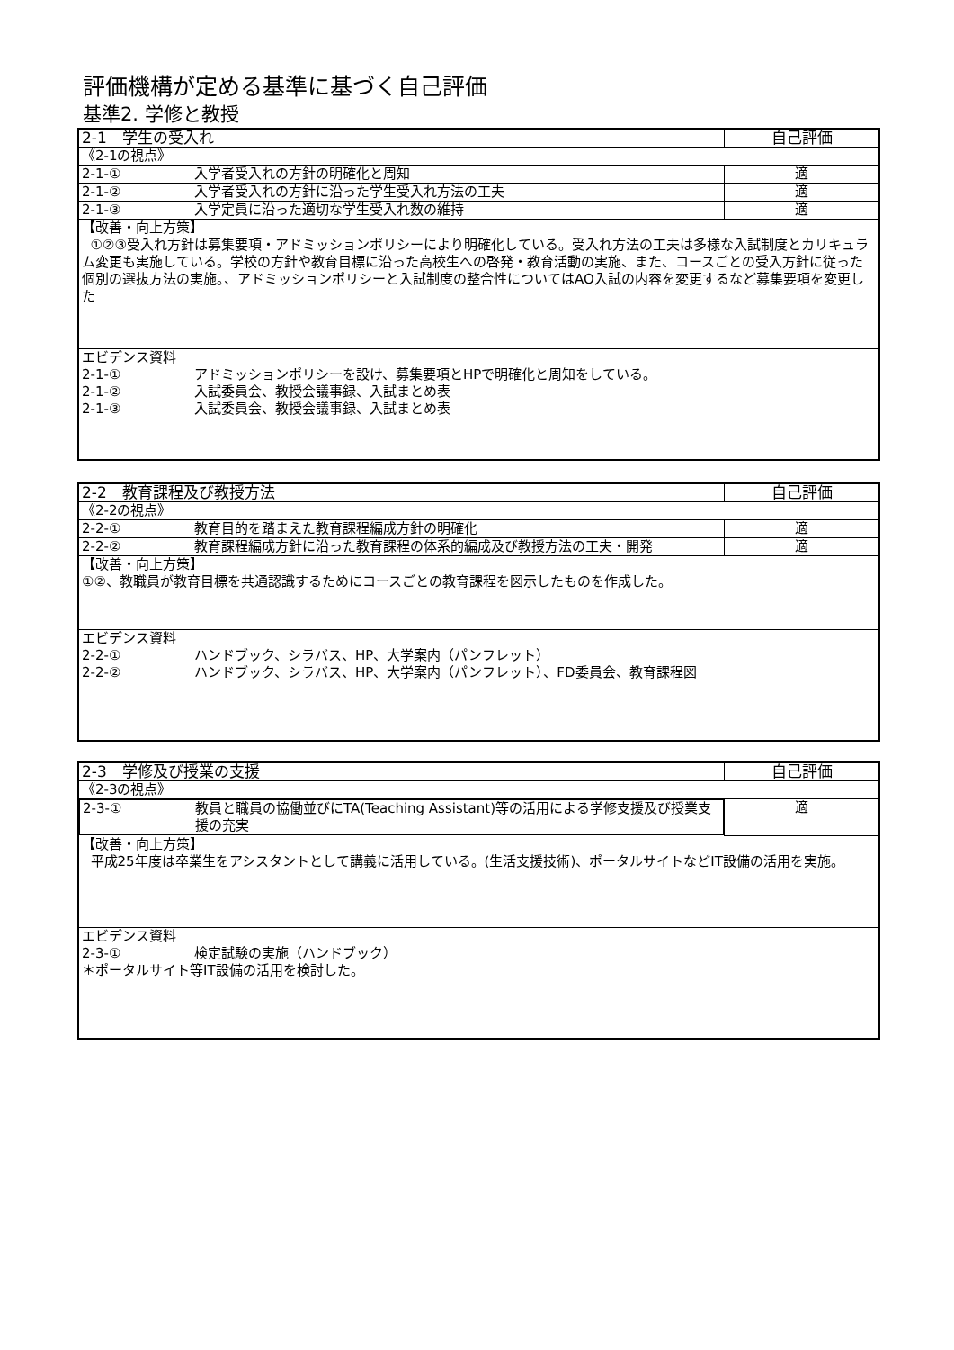評価機構が定める基準に基づく自己評価
基準2. 学修と教授
| 2-1 学生の受入れ | 自己評価 |
| 《2-1の視点》 | |
| 2-1-① 入学者受入れの方針の明確化と周知 | 適 |
| 2-1-② 入学者受入れの方針に沿った学生受入れ方法の工夫 | 適 |
| 2-1-③ 入学定員に沿った適切な学生受入れ数の維持 | 適 |
| 【改善・向上方策】 ①②③受入れ方針は募集要項・アドミッションポリシーにより明確化している。受入れ方法の工夫は多様な入試制度とカリキュラム変更も実施している。学校の方針や教育目標に沿った高校生への啓発・教育活動の実施、また、コースごとの受入方針に従った個別の選抜方法の実施。、アドミッションポリシーと入試制度の整合性についてはAO入試の内容を変更するなど募集要項を変更した | |
| エビデンス資料 2-1-① アドミッションポリシーを設け、募集要項とHPで明確化と周知をしている。 2-1-② 入試委員会、教授会議事録、入試まとめ表 2-1-③ 入試委員会、教授会議事録、入試まとめ表 | |
| 2-2 教育課程及び教授方法 | 自己評価 |
| 《2-2の視点》 | |
| 2-2-① 教育目的を踏まえた教育課程編成方針の明確化 | 適 |
| 2-2-② 教育課程編成方針に沿った教育課程の体系的編成及び教授方法の工夫・開発 | 適 |
| 【改善・向上方策】 ①②、教職員が教育目標を共通認識するためにコースごとの教育課程を図示したものを作成した。 | |
| エビデンス資料 2-2-① ハンドブック、シラバス、HP、大学案内（パンフレット） 2-2-② ハンドブック、シラバス、HP、大学案内（パンフレット）、FD委員会、教育課程図 | |
| 2-3 学修及び授業の支援 | 自己評価 |
| 《2-3の視点》 | |
| 2-3-① 教員と職員の協働並びにTA(Teaching Assistant)等の活用による学修支援及び授業支援の充実 | 適 |
| 【改善・向上方策】 平成25年度は卒業生をアシスタントとして講義に活用している。(生活支援技術)、ポータルサイトなどIT設備の活用を実施。 | |
| エビデンス資料 2-3-① 検定試験の実施（ハンドブック） ＊ポータルサイト等IT設備の活用を検討した。 | |